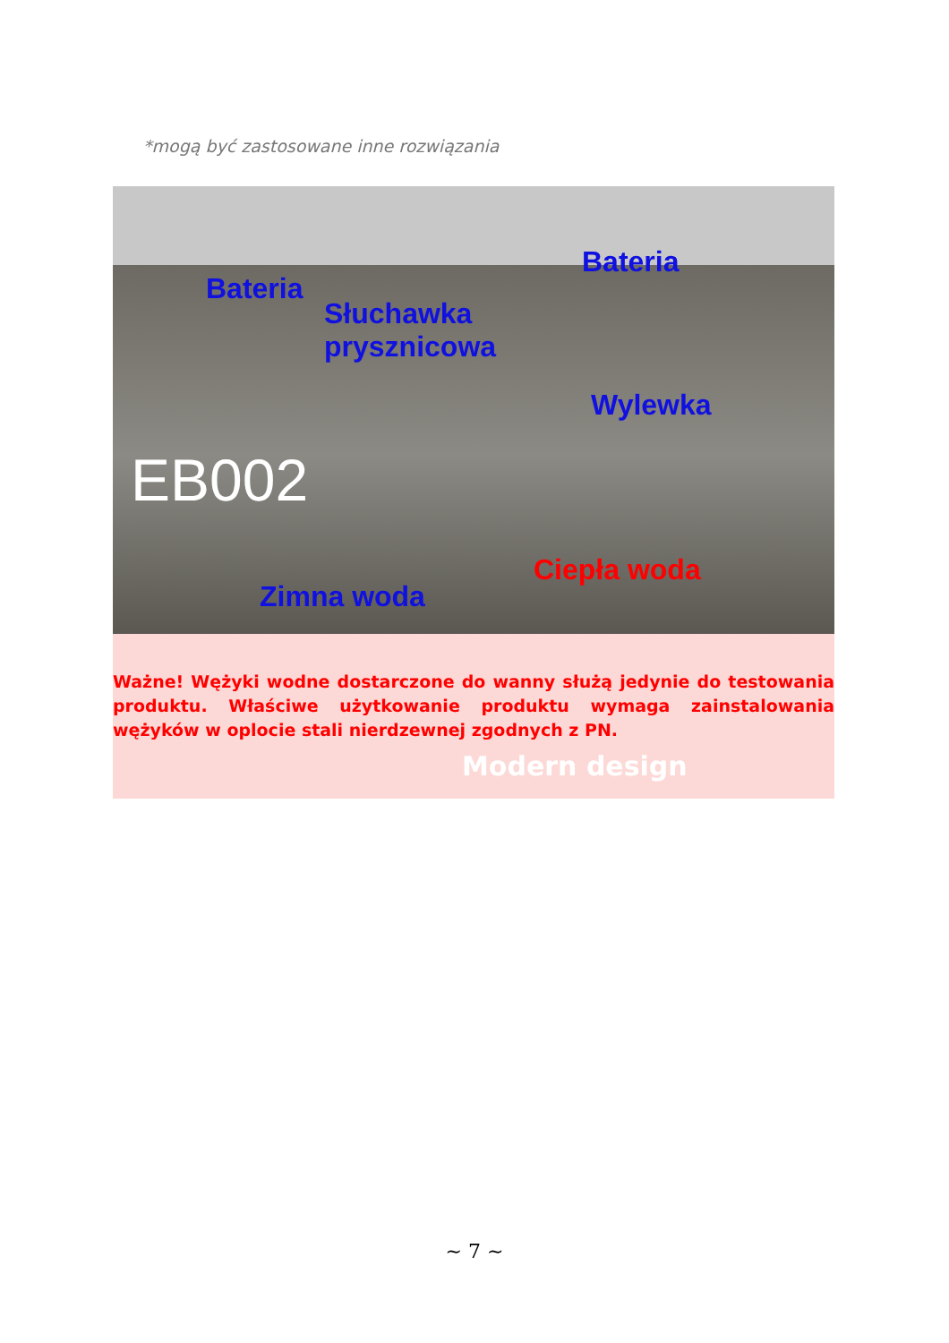*mogą być zastosowane inne rozwiązania
Bateria
Bateria
Słuchawka
prysznicowa
Wylewka
EB002
Zimna woda
Ciepła woda
Ważne! Wężyki wodne dostarczone do wanny służą jedynie do testowania produktu. Właściwe użytkowanie produktu wymaga zainstalowania wężyków w oplocie stali nierdzewnej zgodnych z PN.
Modern design
~ 7 ~